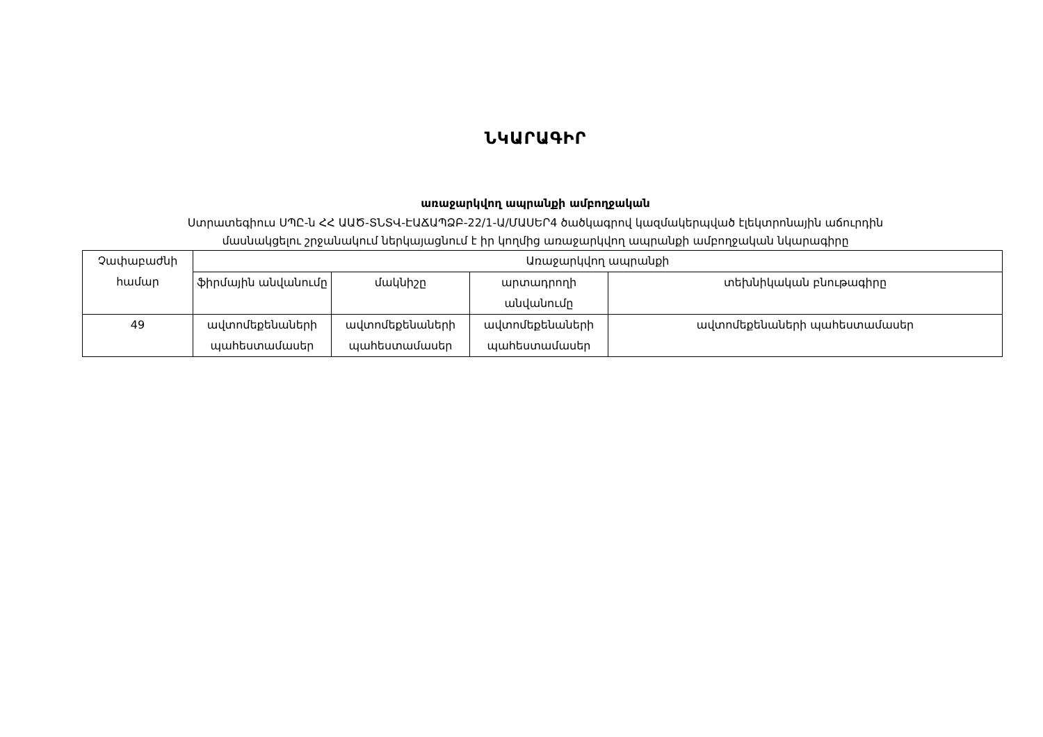ՆԿԱՐԱԳԻՐ
առաջարկվող ապրանքի ամբողջական
Ստրատեգիուս ՍՊԸ-ն ՀՀ ԱԱԾ-ՏՆՏՎ-ԷԱՃԱՊՁԲ-22/1-Ա/ՄԱՍԵՐ4 ծածկագրով կազմակերպված էլեկտրոնային աճուրդին
մասնակցելու շրջանակում ներկայացնում է իր կողմից առաջարկվող ապրանքի ամբողջական նկարագիրը
| Չափաբաժնի համար | Առաջարկվող ապրանքի | | | |
| | ֆիրմային անվանումը | մակնիշը | արտադրողի անվանումը | տեխնիկական բնութագիրը |
| 49 | ավտոմեքենաների պահեստամասեր | ավտոմեքենաների պահեստամասեր | ավտոմեքենաների պահեստամասեր | ավտոմեքենաների պահեստամասեր |